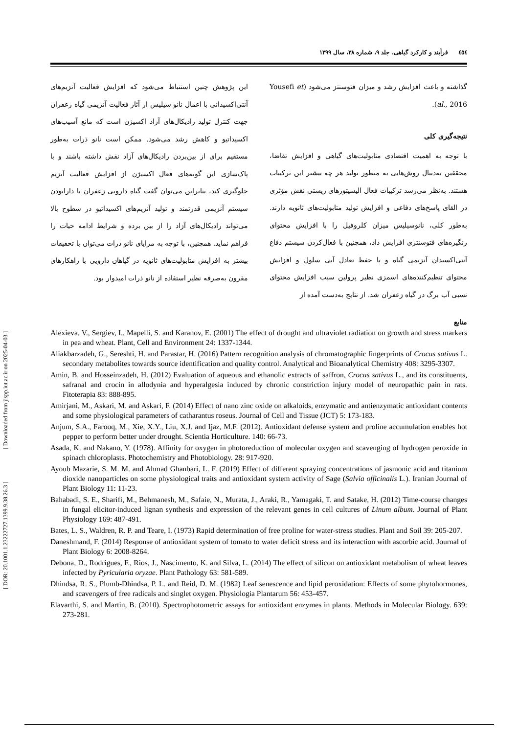٤٥٤ فرآیند و کارکرد گیاهی، جلد ۹، شماره ۳۸، سال ۱۳۹۹
گذاشته و باعث افزایش رشد و میزان فتوسنتز می‌شود (Yousefi et al., 2016).
نتیجه‌گیری کلی
با توجه به اهمیت اقتصادی متابولیت‌های گیاهی و افزایش تقاضا، محققین به‌دنبال روش‌هایی به منظور تولید هر چه بیشتر این ترکیبات هستند. به‌نظر می‌رسد ترکیبات فعال الیسیتورهای زیستی نقش مؤثری در القای پاسخ‌های دفاعی و افزایش تولید متابولیت‌های ثانویه دارند. به‌طور کلی، نانوسیلیس میزان کلروفیل را با افزایش محتوای رنگیزه‌های فتوسنتزی افزایش داد، همچنین با فعال‌کردن سیستم دفاع آنتی‌اکسیدان آنزیمی گیاه و با حفظ تعادل آبی سلول و افزایش محتوای تنظیم‌کننده‌های اسمزی نظیر پرولین سبب افزایش محتوای نسبی آب برگ در گیاه زعفران شد. از نتایج به‌دست آمده از
این پژوهش چنین استنباط می‌شود که افزایش فعالیت آنزیم‌های آنتی‌اکسیدانی با اعمال نانو سیلیس از آثار فعالیت آنزیمی گیاه زعفران جهت کنترل تولید رادیکال‌های آزاد اکسیژن است که مانع آسیب‌های اکسیداتیو و کاهش رشد می‌شود. ممکن است نانو ذرات به‌طور مستقیم برای از بین‌بردن رادیکال‌های آزاد نقش داشته باشند و با پاک‌سازی این گونه‌های فعال اکسیژن از افزایش فعالیت آنزیم جلوگیری کند، بنابراین می‌توان گفت گیاه دارویی زعفران با دارابودن سیستم آنزیمی قدرتمند و تولید آنزیم‌های اکسیداتیو در سطوح بالا می‌تواند رادیکال‌های آزاد را از بین برده و شرایط ادامه حیات را فراهم نماید. همچنین، با توجه به مزایای نانو ذرات می‌توان با تحقیقات بیشتر به افزایش متابولیت‌های ثانویه در گیاهان دارویی با راهکارهای مقرون به‌صرفه نظیر استفاده از نانو ذرات امیدوار بود.
منابع
Alexieva, V., Sergiev, I., Mapelli, S. and Karanov, E. (2001) The effect of drought and ultraviolet radiation on growth and stress markers in pea and wheat. Plant, Cell and Environment 24: 1337-1344.
Aliakbarzadeh, G., Sereshti, H. and Parastar, H. (2016) Pattern recognition analysis of chromatographic fingerprints of Crocus sativus L. secondary metabolites towards source identification and quality control. Analytical and Bioanalytical Chemistry 408: 3295-3307.
Amin, B. and Hosseinzadeh, H. (2012) Evaluation of aqueous and ethanolic extracts of saffron, Crocus sativus L., and its constituents, safranal and crocin in allodynia and hyperalgesia induced by chronic constriction injury model of neuropathic pain in rats. Fitoterapia 83: 888-895.
Amirjani, M., Askari, M. and Askari, F. (2014) Effect of nano zinc oxide on alkaloids, enzymatic and antienzymatic antioxidant contents and some physiological parameters of catharantus roseus. Journal of Cell and Tissue (JCT) 5: 173-183.
Anjum, S.A., Farooq, M., Xie, X.Y., Liu, X.J. and Ijaz, M.F. (2012). Antioxidant defense system and proline accumulation enables hot pepper to perform better under drought. Scientia Horticulture. 140: 66-73.
Asada, K. and Nakano, Y. (1978). Affinity for oxygen in photoreduction of molecular oxygen and scavenging of hydrogen peroxide in spinach chloroplasts. Photochemistry and Photobiology. 28: 917-920.
Ayoub Mazarie, S. M. M. and Ahmad Ghanbari, L. F. (2019) Effect of different spraying concentrations of jasmonic acid and titanium dioxide nanoparticles on some physiological traits and antioxidant system activity of Sage (Salvia officinalis L.). Iranian Journal of Plant Biology 11: 11-23.
Bahabadi, S. E., Sharifi, M., Behmanesh, M., Safaie, N., Murata, J., Araki, R., Yamagaki, T. and Satake, H. (2012) Time-course changes in fungal elicitor-induced lignan synthesis and expression of the relevant genes in cell cultures of Linum album. Journal of Plant Physiology 169: 487-491.
Bates, L. S., Waldren, R. P. and Teare, I. (1973) Rapid determination of free proline for water-stress studies. Plant and Soil 39: 205-207.
Daneshmand, F. (2014) Response of antioxidant system of tomato to water deficit stress and its interaction with ascorbic acid. Journal of Plant Biology 6: 2008-8264.
Debona, D., Rodrigues, F., Rios, J., Nascimento, K. and Silva, L. (2014) The effect of silicon on antioxidant metabolism of wheat leaves infected by Pyricularia oryzae. Plant Pathology 63: 581-589.
Dhindsa, R. S., Plumb-Dhindsa, P. L. and Reid, D. M. (1982) Leaf senescence and lipid peroxidation: Effects of some phytohormones, and scavengers of free radicals and singlet oxygen. Physiologia Plantarum 56: 453-457.
Elavarthi, S. and Martin, B. (2010). Spectrophotometric assays for antioxidant enzymes in plants. Methods in Molecular Biology. 639: 273-281.
[ DOR: 20.1001.1.23222727.1399.9.38.26.3 ] [ Downloaded from jispp.iut.ac.ir on 2025-04-03 ]